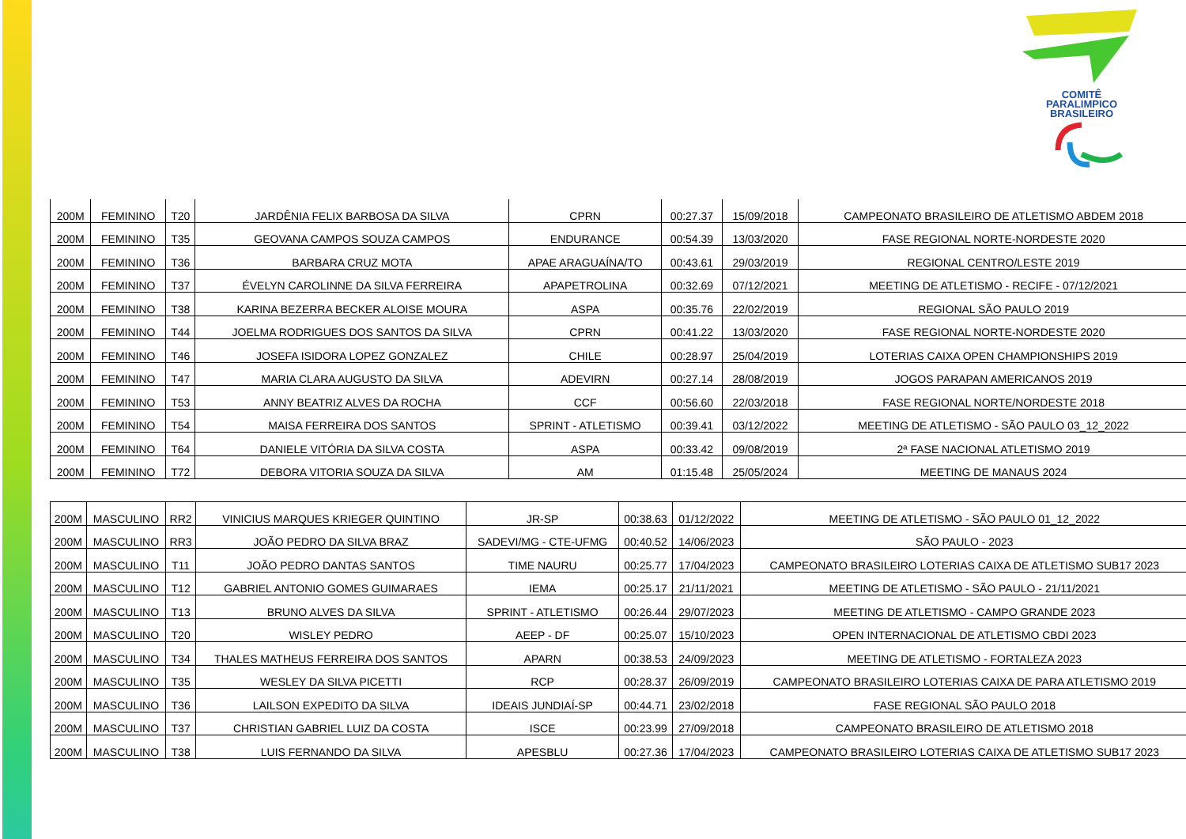COMITÊ
PARALIMPICO
BRASILEIRO
| 200M | FEMININO | T20 | JARDÊNIA FELIX BARBOSA DA SILVA | CPRN | 00:27.37 | 15/09/2018 | CAMPEONATO BRASILEIRO DE ATLETISMO ABDEM 2018 |
| 200M | FEMININO | T35 | GEOVANA CAMPOS SOUZA CAMPOS | ENDURANCE | 00:54.39 | 13/03/2020 | FASE REGIONAL NORTE-NORDESTE 2020 |
| 200M | FEMININO | T36 | BARBARA CRUZ MOTA | APAE ARAGUAÍNA/TO | 00:43.61 | 29/03/2019 | REGIONAL CENTRO/LESTE 2019 |
| 200M | FEMININO | T37 | ÉVELYN CAROLINNE DA SILVA FERREIRA | APAPETROLINA | 00:32.69 | 07/12/2021 | MEETING DE ATLETISMO - RECIFE - 07/12/2021 |
| 200M | FEMININO | T38 | KARINA BEZERRA BECKER ALOISE MOURA | ASPA | 00:35.76 | 22/02/2019 | REGIONAL SÃO PAULO 2019 |
| 200M | FEMININO | T44 | JOELMA RODRIGUES DOS SANTOS DA SILVA | CPRN | 00:41.22 | 13/03/2020 | FASE REGIONAL NORTE-NORDESTE 2020 |
| 200M | FEMININO | T46 | JOSEFA ISIDORA LOPEZ GONZALEZ | CHILE | 00:28.97 | 25/04/2019 | LOTERIAS CAIXA OPEN CHAMPIONSHIPS 2019 |
| 200M | FEMININO | T47 | MARIA CLARA AUGUSTO DA SILVA | ADEVIRN | 00:27.14 | 28/08/2019 | JOGOS PARAPAN AMERICANOS 2019 |
| 200M | FEMININO | T53 | ANNY BEATRIZ ALVES DA ROCHA | CCF | 00:56.60 | 22/03/2018 | FASE REGIONAL NORTE/NORDESTE 2018 |
| 200M | FEMININO | T54 | MAISA FERREIRA DOS SANTOS | SPRINT - ATLETISMO | 00:39.41 | 03/12/2022 | MEETING DE ATLETISMO - SÃO PAULO 03_12_2022 |
| 200M | FEMININO | T64 | DANIELE VITÓRIA DA SILVA COSTA | ASPA | 00:33.42 | 09/08/2019 | 2ª FASE NACIONAL ATLETISMO 2019 |
| 200M | FEMININO | T72 | DEBORA VITORIA SOUZA DA SILVA | AM | 01:15.48 | 25/05/2024 | MEETING DE MANAUS 2024 |
| 200M | MASCULINO | RR2 | VINICIUS MARQUES KRIEGER QUINTINO | JR-SP | 00:38.63 | 01/12/2022 | MEETING DE ATLETISMO - SÃO PAULO 01_12_2022 |
| 200M | MASCULINO | RR3 | JOÃO PEDRO DA SILVA BRAZ | SADEVI/MG - CTE-UFMG | 00:40.52 | 14/06/2023 | SÃO PAULO - 2023 |
| 200M | MASCULINO | T11 | JOÃO PEDRO DANTAS SANTOS | TIME NAURU | 00:25.77 | 17/04/2023 | CAMPEONATO BRASILEIRO LOTERIAS CAIXA DE ATLETISMO SUB17 2023 |
| 200M | MASCULINO | T12 | GABRIEL ANTONIO GOMES GUIMARAES | IEMA | 00:25.17 | 21/11/2021 | MEETING DE ATLETISMO - SÃO PAULO - 21/11/2021 |
| 200M | MASCULINO | T13 | BRUNO ALVES DA SILVA | SPRINT - ATLETISMO | 00:26.44 | 29/07/2023 | MEETING DE ATLETISMO - CAMPO GRANDE 2023 |
| 200M | MASCULINO | T20 | WISLEY PEDRO | AEEP - DF | 00:25.07 | 15/10/2023 | OPEN INTERNACIONAL DE ATLETISMO CBDI 2023 |
| 200M | MASCULINO | T34 | THALES MATHEUS FERREIRA DOS SANTOS | APARN | 00:38.53 | 24/09/2023 | MEETING DE ATLETISMO - FORTALEZA 2023 |
| 200M | MASCULINO | T35 | WESLEY DA SILVA PICETTI | RCP | 00:28.37 | 26/09/2019 | CAMPEONATO BRASILEIRO LOTERIAS CAIXA DE PARA ATLETISMO 2019 |
| 200M | MASCULINO | T36 | LAILSON EXPEDITO DA SILVA | IDEAIS JUNDIAÍ-SP | 00:44.71 | 23/02/2018 | FASE REGIONAL SÃO PAULO 2018 |
| 200M | MASCULINO | T37 | CHRISTIAN GABRIEL LUIZ DA COSTA | ISCE | 00:23.99 | 27/09/2018 | CAMPEONATO BRASILEIRO DE ATLETISMO 2018 |
| 200M | MASCULINO | T38 | LUIS FERNANDO DA SILVA | APESBLU | 00:27.36 | 17/04/2023 | CAMPEONATO BRASILEIRO LOTERIAS CAIXA DE ATLETISMO SUB17 2023 |